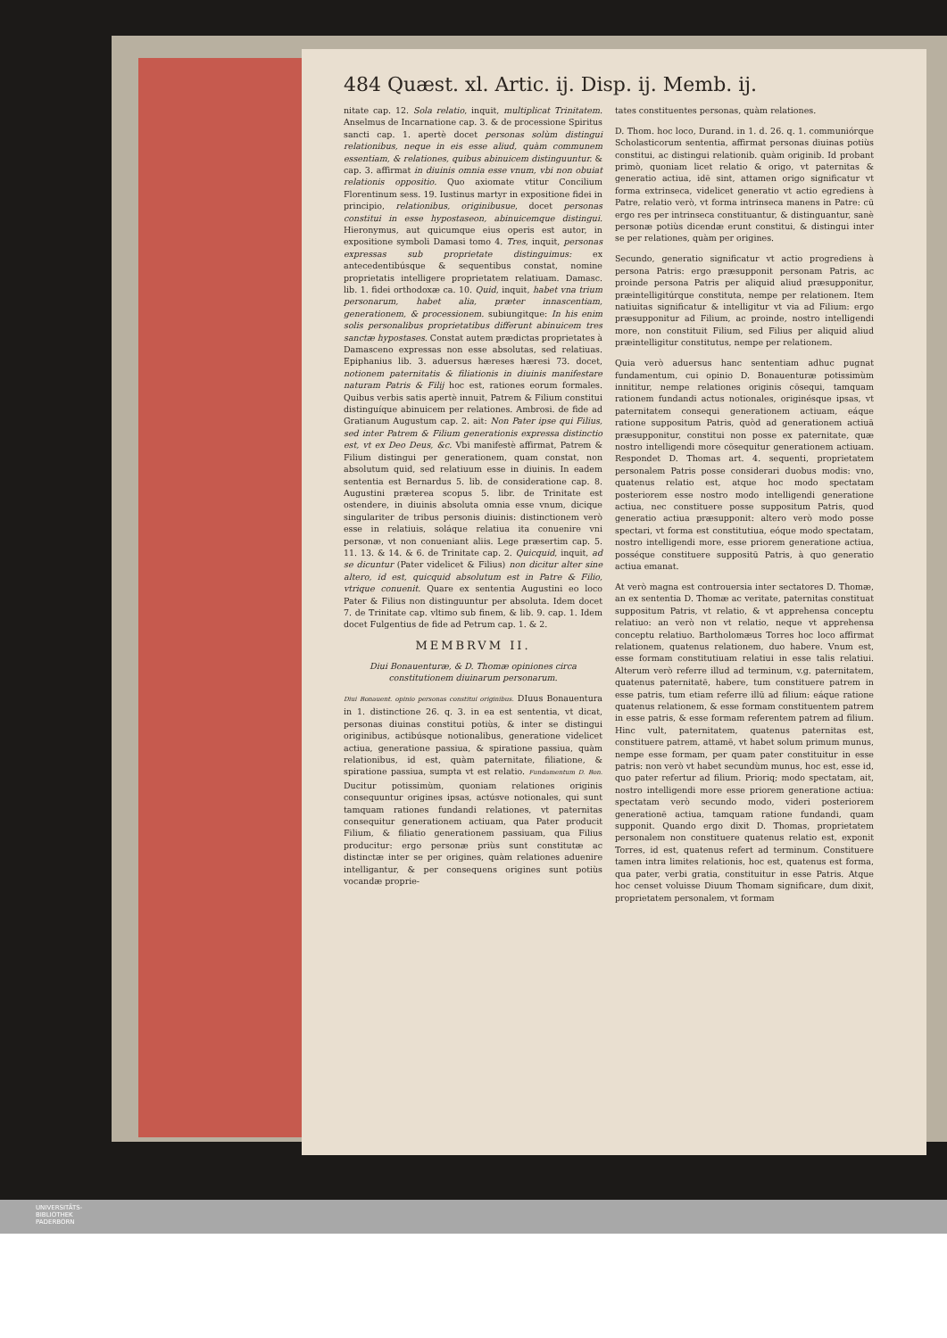484 Quæst. xl. Artic. ij. Disp. ij. Memb. ij.
nitate cap. 12. Sola relatio, inquit, multiplicat Trinitatem. Anselmus de Incarnatione cap. 3. & de processione Spiritus sancti cap. 1. apertè docet personas solùm distingui relationibus, neque in eis esse aliud, quàm communem essentiam, & relationes, quibus abinuicem distinguuntur. & cap. 3. affirmat in diuinis omnia esse vnum, vbi non obuiat relationis oppositio. Quo axiomate vtitur Concilium Florentinum sess. 19. Iustinus martyr in expositione fidei in principio, relationibus, originibusue, docet personas constitui in esse hypostaseon, abinuicemque distingui. Hieronymus, aut quicumque eius operis est autor, in expositione symboli Damasi tomo 4. Tres, inquit, personas expressas sub proprietate distinguimus: ex antecedentibúsque & sequentibus constat, nomine proprietatis intelligere proprietatem relatiuam. Damasc. lib. 1. fidei orthodoxæ ca. 10. Quid, inquit, habet vna trium personarum, habet alia, præter innascentiam, generationem, & processionem. subiungitque: In his enim solis personalibus proprietatibus differunt abinuicem tres sanctæ hypostases. Constat autem prædictas proprietates à Damasceno expressas non esse absolutas, sed relatiuas. Epiphanius lib. 3. aduersus hæreses hæresi 73. docet, notionem paternitatis & filiationis in diuinis manifestare naturam Patris & Filij hoc est, rationes eorum formales. Quibus verbis satis apertè innuit, Patrem & Filium constitui distinguíque abinuicem per relationes. Ambrosi. de fide ad Gratianum Augustum cap. 2. ait: Non Pater ipse qui Filius, sed inter Patrem & Filium generationis expressa distinctio est, vt ex Deo Deus, &c. Vbi manifestè affirmat, Patrem & Filium distingui per generationem, quam constat, non absolutum quid, sed relatiuum esse in diuinis. In eadem sententia est Bernardus 5. lib. de consideratione cap. 8. Augustini præterea scopus 5. libr. de Trinitate est ostendere, in diuinis absoluta omnia esse vnum, dicique singulariter de tribus personis diuinis: distinctionem verò esse in relatiuis, soláque relatiua ita conuenire vni personæ, vt non conueniant aliis. Lege præsertim cap. 5. 11. 13. & 14. & 6. de Trinitate cap. 2. Quicquid, inquit, ad se dicuntur (Pater videlicet & Filius) non dicitur alter sine altero, id est, quicquid absolutum est in Patre & Filio, vtrique conuenit. Quare ex sententia Augustini eo loco Pater & Filius non distinguuntur per absoluta. Idem docet 7. de Trinitate cap. vltimo sub finem, & lib. 9. cap. 1. Idem docet Fulgentius de fide ad Petrum cap. 1. & 2.
MEMBRVM II.
Diui Bonauenturæ, & D. Thomæ opiniones circa constitutionem diuinarum personarum.
Diui Bonauent. opinio personas constitui originibus. DIuus Bonauentura in 1. distinctione 26. q. 3. in ea est sententia, vt dicat, personas diuinas constitui potiùs, & inter se distingui originibus, actibúsque notionalibus, generatione videlicet actiua, generatione passiua, & spiratione passiua, quàm relationibus, id est, quàm paternitate, filiatione, & spiratione passiua, sumpta vt est relatio. Fundamentum D. Bon. Ducitur potissimùm, quoniam relationes originis consequuntur origines ipsas, actúsve notionales, qui sunt tamquam rationes fundandi relationes, vt paternitas consequitur generationem actiuam, qua Pater producit Filium, & filiatio generationem passiuam, qua Filius producitur: ergo personæ priùs sunt constitutæ ac distinctæ inter se per origines, quàm relationes aduenire intelligantur, & per consequens origines sunt potiùs vocandæ proprie-
tates constituentes personas, quàm relationes.
D. Thom. hoc loco, Durand. in 1. d. 26. q. 1. communiórque Scholasticorum sententia, affirmat personas diuinas potiùs constitui, ac distingui relationib. quàm originib. Id probant primò, quoniam licet relatio & origo, vt paternitas & generatio actiua, idē sint, attamen origo significatur vt forma extrinseca, videlicet generatio vt actio egrediens à Patre, relatio verò, vt forma intrinseca manens in Patre: cū ergo res per intrinseca constituantur, & distinguantur, sanè personæ potiùs dicendæ erunt constitui, & distingui inter se per relationes, quàm per origines.
Secundo, generatio significatur vt actio progrediens à persona Patris: ergo præsupponit personam Patris, ac proinde persona Patris per aliquid aliud præsupponitur, præintelligitúrque constituta, nempe per relationem. Item natiuitas significatur & intelligitur vt via ad Filium: ergo præsupponitur ad Filium, ac proinde, nostro intelligendi more, non constituit Filium, sed Filius per aliquid aliud præintelligitur constitutus, nempe per relationem.
Quia verò aduersus hanc sententiam adhuc pugnat fundamentum, cui opinio D. Bonauenturæ potissimùm innititur, nempe relationes originis cōsequi, tamquam rationem fundandi actus notionales, originésque ipsas, vt paternitatem consequi generationem actiuam, eáque ratione suppositum Patris, quòd ad generationem actiuā præsupponitur, constitui non posse ex paternitate, quæ nostro intelligendi more cōsequitur generationem actiuam. Respondet D. Thomas art. 4. sequenti, proprietatem personalem Patris posse considerari duobus modis: vno, quatenus relatio est, atque hoc modo spectatam posteriorem esse nostro modo intelligendi generatione actiua, nec constituere posse suppositum Patris, quod generatio actiua præsupponit: altero verò modo posse spectari, vt forma est constitutiua, eóque modo spectatam, nostro intelligendi more, esse priorem generatione actiua, posséque constituere suppositū Patris, à quo generatio actiua emanat.
At verò magna est controuersia inter sectatores D. Thomæ, an ex sententia D. Thomæ ac veritate, paternitas constituat suppositum Patris, vt relatio, & vt apprehensa conceptu relatiuo: an verò non vt relatio, neque vt apprehensa conceptu relatiuo. Bartholomæus Torres hoc loco affirmat relationem, quatenus relationem, duo habere. Vnum est, esse formam constitutiuam relatiui in esse talis relatiui. Alterum verò referre illud ad terminum, v.g. paternitatem, quatenus paternitatē, habere, tum constituere patrem in esse patris, tum etiam referre illū ad filium: eáque ratione quatenus relationem, & esse formam constituentem patrem in esse patris, & esse formam referentem patrem ad filium. Hinc vult, paternitatem, quatenus paternitas est, constituere patrem, attamē, vt habet solum primum munus, nempe esse formam, per quam pater constituitur in esse patris: non verò vt habet secundùm munus, hoc est, esse id, quo pater refertur ad filium. Prioriq; modo spectatam, ait, nostro intelligendi more esse priorem generatione actiua: spectatam verò secundo modo, videri posteriorem generationē actiua, tamquam ratione fundandi, quam supponit. Quando ergo dixit D. Thomas, proprietatem personalem non constituere quatenus relatio est, exponit Torres, id est, quatenus refert ad terminum. Constituere tamen intra limites relationis, hoc est, quatenus est forma, qua pater, verbi gratia, constituitur in esse Patris. Atque hoc censet voluisse Diuum Thomam significare, dum dixit, proprietatem personalem, vt formam
UNIVERSITÄTS-
BIBLIOTHEK
PADERBORN